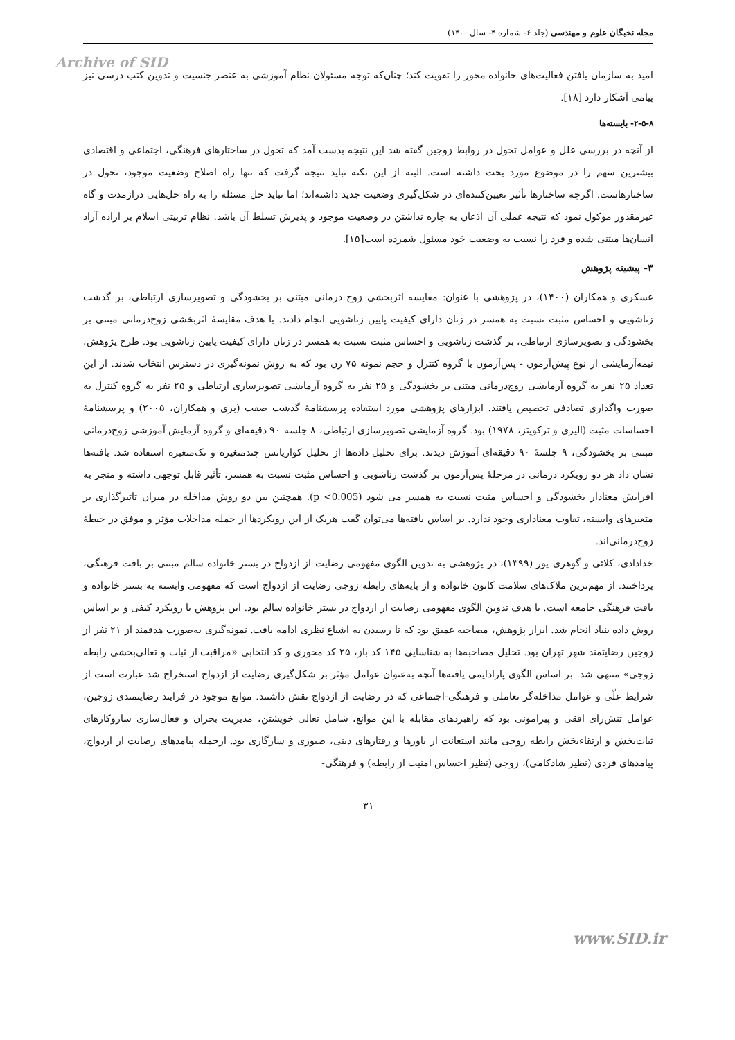مجله نخبگان علوم و مهندسی (جلد ۶- شماره ۴- سال ۱۴۰۰)
Archive of SID
امید به سازمان یافتن فعالیت‌های خانواده محور را تقویت کند؛ چنان‌که توجه مسئولان نظام آموزشی به عنصر جنسیت و تدوین کتب درسی نیز پیامی آشکار دارد [۱۸].
۲-۵-۸- بایسته‌ها
از آنچه در بررسی علل و عوامل تحول در روابط زوجین گفته شد این نتیجه بدست آمد که تحول در ساختارهای فرهنگی، اجتماعی و اقتصادی بیشترین سهم را در موضوع مورد بحث داشته است. البته از این نکته نباید نتیجه گرفت که تنها راه اصلاح وضعیت موجود، تحول در ساختارهاست. اگرچه ساختارها تأثیر تعیین‌کننده‌ای در شکل‌گیری وضعیت جدید داشته‌اند؛ اما نباید حل مسئله را به راه حل‌هایی درازمدت و گاه غیرمقدور موکول نمود که نتیجه عملی آن اذعان به چاره نداشتن در وضعیت موجود و پذیرش تسلط آن باشد. نظام تربیتی اسلام بر اراده آزاد انسان‌ها مبتنی شده و فرد را نسبت به وضعیت خود مسئول شمرده است[۱۵].
۳- پیشینه پژوهش
عسکری و همکاران (۱۴۰۰)، در پژوهشی با عنوان: مقایسه اثربخشی زوج درمانی مبتنی بر بخشودگی و تصویرسازی ارتباطی، بر گذشت زناشویی و احساس مثبت نسبت به همسر در زنان دارای کیفیت پایین زناشویی انجام دادند. با هدف مقایسهٔ اثربخشی زوج‌درمانی مبتنی بر بخشودگی و تصویرسازی ارتباطی، بر گذشت زناشویی و احساس مثبت نسبت به همسر در زنان دارای کیفیت پایین زناشویی بود. طرح پژوهش، نیمه‌آزمایشی از نوع پیش‌آزمون - پس‌آزمون با گروه کنترل و حجم نمونه ۷۵ زن بود که به روش نمونه‌گیری در دسترس انتخاب شدند. از این تعداد ۲۵ نفر به گروه آزمایشی زوج‌درمانی مبتنی بر بخشودگی و ۲۵ نفر به گروه آزمایشی تصویرسازی ارتباطی و ۲۵ نفر به گروه کنترل به صورت واگذاری تصادفی تخصیص یافتند. ابزارهای پژوهشی مورد استفاده پرسشنامهٔ گذشت صفت (بری و همکاران، ۲۰۰۵) و پرسشنامهٔ احساسات مثبت (الیری و ترکویتز، ۱۹۷۸) بود. گروه آزمایشی تصویرسازی ارتباطی، ۸ جلسه ۹۰ دقیقه‌ای و گروه آزمایش آموزشی زوج‌درمانی مبتنی بر بخشودگی، ۹ جلسهٔ ۹۰ دقیقه‌ای آموزش دیدند. برای تحلیل داده‌ها از تحلیل کواریانس چندمتغیره و تک‌متغیره استفاده شد. یافته‌ها نشان داد هر دو رویکرد درمانی در مرحلهٔ پس‌آزمون بر گذشت زناشویی و احساس مثبت نسبت به همسر، تأثیر قابل توجهی داشته و منجر به افزایش معنادار بخشودگی و احساس مثبت نسبت به همسر می شود (p <0.005). همچنین بین دو روش مداخله در میزان تاثیرگذاری بر متغیرهای وابسته، تفاوت معناداری وجود ندارد. بر اساس یافته‌ها می‌توان گفت هریک از این رویکردها از جمله مداخلات مؤثر و موفق در حیطهٔ زوج‌درمانی‌اند.
خدادادی، کلائی و گوهری پور (۱۳۹۹)، در پژوهشی به تدوین الگوی مفهومی رضایت از ازدواج در بستر خانواده سالم مبتنی بر بافت فرهنگی، پرداختند. از مهم‌ترین ملاک‌های سلامت کانون خانواده و از پایه‌های رابطه زوجی رضایت از ازدواج است که مفهومی وابسته به بستر خانواده و بافت فرهنگی جامعه است. با هدف تدوین الگوی مفهومی رضایت از ازدواج در بستر خانواده سالم بود. این پژوهش با رویکرد کیفی و بر اساس روش داده بنیاد انجام شد. ابزار پژوهش، مصاحبه عمیق بود که تا رسیدن به اشباع نظری ادامه یافت. نمونه‌گیری به‌صورت هدفمند از ۲۱ نفر از زوجین رضایتمند شهر تهران بود. تحلیل مصاحبه‌ها به شناسایی ۱۴۵ کد باز، ۲۵ کد محوری و کد انتخابی «مراقبت از ثبات و تعالی‌بخشی رابطه زوجی» منتهی شد. بر اساس الگوی پارادایمی یافته‌ها آنچه به‌عنوان عوامل مؤثر بر شکل‌گیری رضایت از ازدواج استخراج شد عبارت است از شرایط علّی و عوامل مداخله‌گر تعاملی و فرهنگی-اجتماعی که در رضایت از ازدواج نقش داشتند. موانع موجود در فرایند رضایتمندی زوجین، عوامل تنش‌زای افقی و پیرامونی بود که راهبردهای مقابله با این موانع، شامل تعالی خویشتن، مدیریت بحران و فعال‌سازی سازوکارهای ثبات‌بخش و ارتقاءبخش رابطه زوجی مانند استعانت از باورها و رفتارهای دینی، صبوری و سازگاری بود. ازجمله پیامدهای رضایت از ازدواج، پیامدهای فردی (نظیر شادکامی)، زوجی (نظیر احساس امنیت از رابطه) و فرهنگی-
۳۱
www.SID.ir